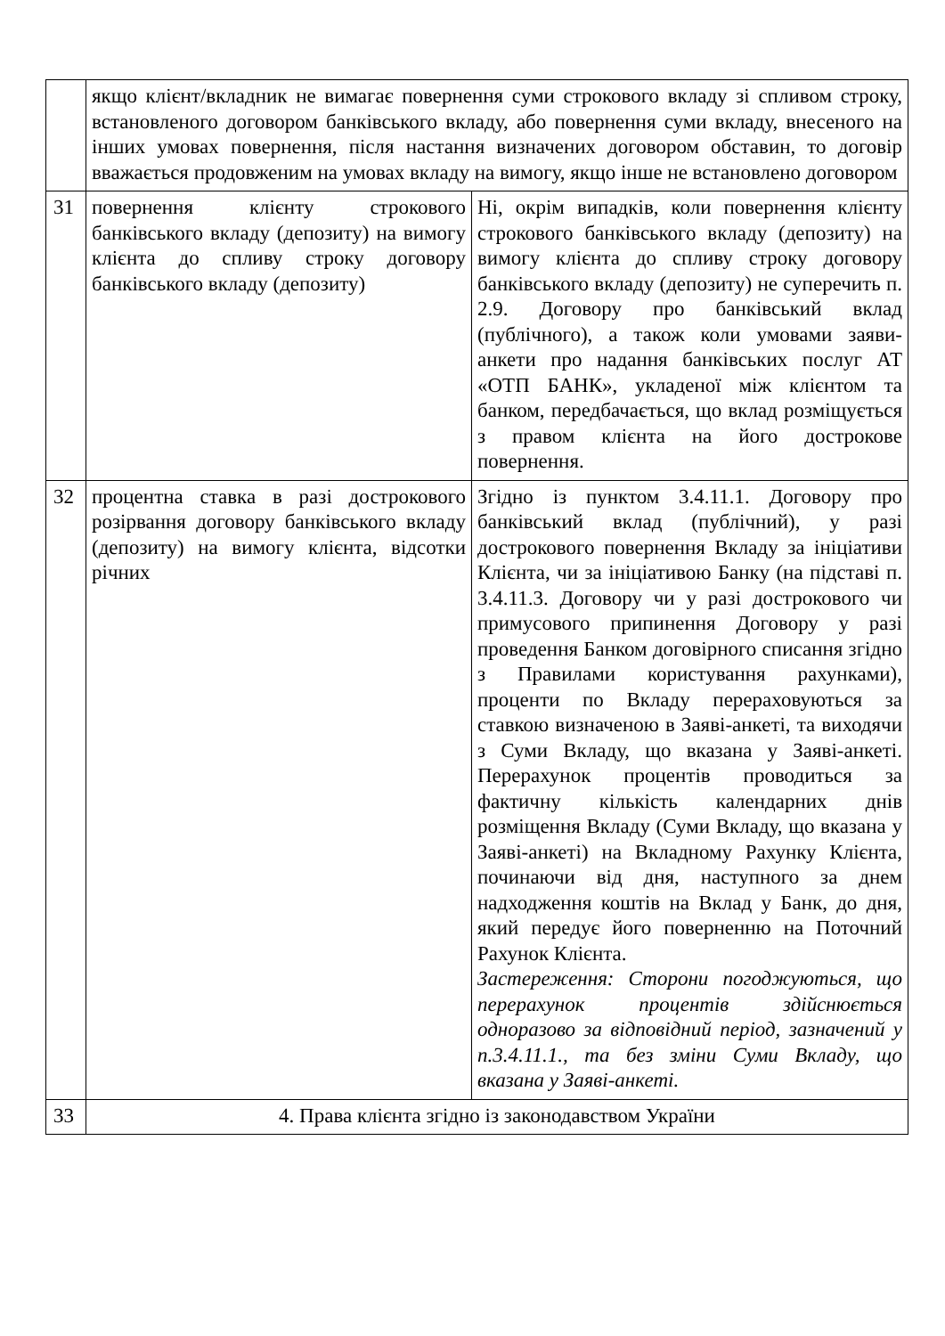| | якщо клієнт/вкладник не вимагає повернення суми строкового вкладу зі спливом строку, встановленого договором банківського вкладу, або повернення суми вкладу, внесеного на інших умовах повернення, після настання визначених договором обставин, то договір вважається продовженим на умовах вкладу на вимогу, якщо інше не встановлено договором | |
| 31 | повернення клієнту строкового банківського вкладу (депозиту) на вимогу клієнта до спливу строку договору банківського вкладу (депозиту) | Ні, окрім випадків, коли повернення клієнту строкового банківського вкладу (депозиту) на вимогу клієнта до спливу строку договору банківського вкладу (депозиту) не суперечить п. 2.9. Договору про банківський вклад (публічного), а також коли умовами заяви-анкети про надання банківських послуг АТ «ОТП БАНК», укладеної між клієнтом та банком, передбачається, що вклад розміщується з правом клієнта на його дострокове повернення. |
| 32 | процентна ставка в разі дострокового розірвання договору банківського вкладу (депозиту) на вимогу клієнта, відсотки річних | Згідно із пунктом 3.4.11.1. Договору про банківський вклад (публічний), у разі дострокового повернення Вкладу за ініціативи Клієнта, чи за ініціативою Банку (на підставі п. 3.4.11.3. Договору чи у разі дострокового чи примусового припинення Договору у разі проведення Банком договірного списання згідно з Правилами користування рахунками), проценти по Вкладу перераховуються за ставкою визначеною в Заяві-анкеті, та виходячи з Суми Вкладу, що вказана у Заяві-анкеті. Перерахунок процентів проводиться за фактичну кількість календарних днів розміщення Вкладу (Суми Вкладу, що вказана у Заяві-анкеті) на Вкладному Рахунку Клієнта, починаючи від дня, наступного за днем надходження коштів на Вклад у Банк, до дня, який передує його поверненню на Поточний Рахунок Клієнта. Застереження: Сторони погоджуються, що перерахунок процентів здійснюється одноразово за відповідний період, зазначений у п.3.4.11.1., та без зміни Суми Вкладу, що вказана у Заяві-анкеті. |
| 33 | 4. Права клієнта згідно із законодавством України | |